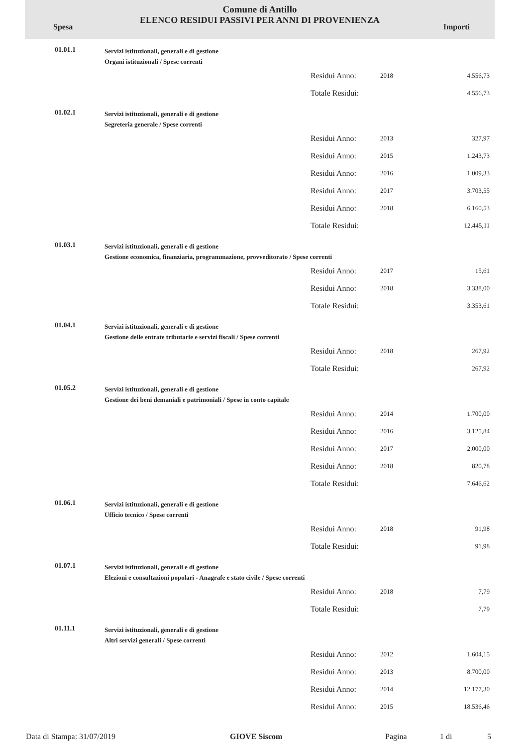Comune di Antillo
ELENCO RESIDUI PASSIVI PER ANNI DI PROVENIENZA
Spesa Importi
| 01.01.1 | Servizi istituzionali, generali e di gestione Organi istituzionali / Spese correnti | | | |
| | | Residui Anno: | 2018 | 4.556,73 |
| | | Totale Residui: | | 4.556,73 |
| 01.02.1 | Servizi istituzionali, generali e di gestione Segreteria generale / Spese correnti | | | |
| | | Residui Anno: | 2013 | 327,97 |
| | | Residui Anno: | 2015 | 1.243,73 |
| | | Residui Anno: | 2016 | 1.009,33 |
| | | Residui Anno: | 2017 | 3.703,55 |
| | | Residui Anno: | 2018 | 6.160,53 |
| | | Totale Residui: | | 12.445,11 |
| 01.03.1 | Servizi istituzionali, generali e di gestione Gestione economica, finanziaria, programmazione, provveditorato / Spese correnti | | | |
| | | Residui Anno: | 2017 | 15,61 |
| | | Residui Anno: | 2018 | 3.338,00 |
| | | Totale Residui: | | 3.353,61 |
| 01.04.1 | Servizi istituzionali, generali e di gestione Gestione delle entrate tributarie e servizi fiscali / Spese correnti | | | |
| | | Residui Anno: | 2018 | 267,92 |
| | | Totale Residui: | | 267,92 |
| 01.05.2 | Servizi istituzionali, generali e di gestione Gestione dei beni demaniali e patrimoniali / Spese in conto capitale | | | |
| | | Residui Anno: | 2014 | 1.700,00 |
| | | Residui Anno: | 2016 | 3.125,84 |
| | | Residui Anno: | 2017 | 2.000,00 |
| | | Residui Anno: | 2018 | 820,78 |
| | | Totale Residui: | | 7.646,62 |
| 01.06.1 | Servizi istituzionali, generali e di gestione Ufficio tecnico / Spese correnti | | | |
| | | Residui Anno: | 2018 | 91,98 |
| | | Totale Residui: | | 91,98 |
| 01.07.1 | Servizi istituzionali, generali e di gestione Elezioni e consultazioni popolari - Anagrafe e stato civile / Spese correnti | | | |
| | | Residui Anno: | 2018 | 7,79 |
| | | Totale Residui: | | 7,79 |
| 01.11.1 | Servizi istituzionali, generali e di gestione Altri servizi generali / Spese correnti | | | |
| | | Residui Anno: | 2012 | 1.604,15 |
| | | Residui Anno: | 2013 | 8.700,00 |
| | | Residui Anno: | 2014 | 12.177,30 |
| | | Residui Anno: | 2015 | 18.536,46 |
Data di Stampa: 31/07/2019 GIOVE Siscom Pagina 1 di 5